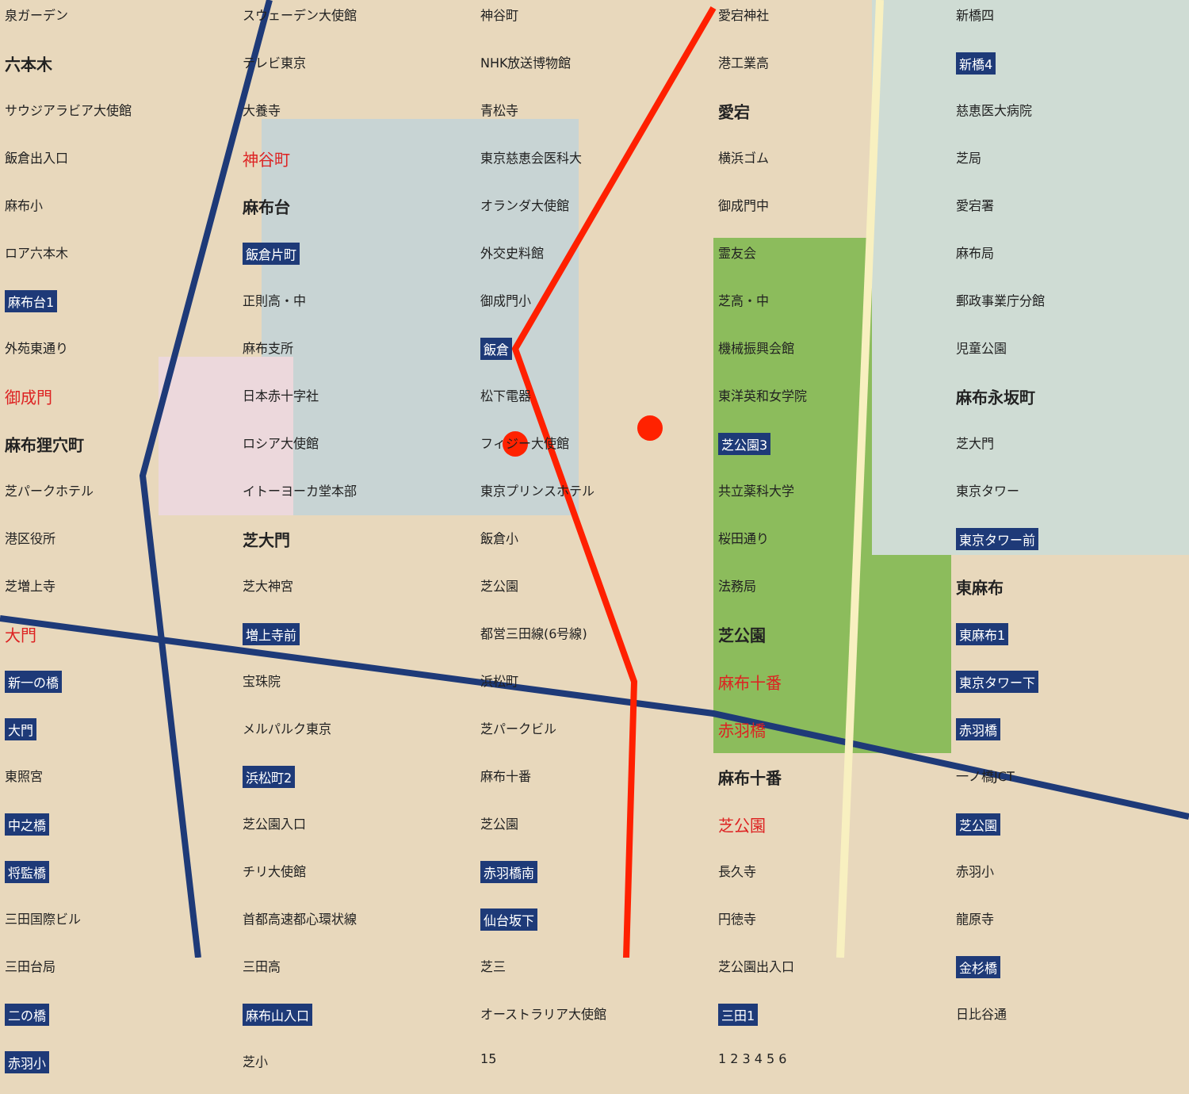泉ガーデン
スウェーデン大使館
神谷町
愛宕神社
新橋四
六本木
テレビ東京
NHK放送博物館
港工業高
新橋4
サウジアラビア大使館
大養寺
青松寺
愛宕
慈恵医大病院
飯倉出入口
神谷町
東京慈恵会医科大
横浜ゴム
芝局
麻布小
麻布台
オランダ大使館
御成門中
愛宕署
ロア六本木
飯倉片町
外交史料館
霊友会
麻布局
麻布台1
正則高・中
御成門小
芝高・中
郵政事業庁分館
外苑東通り
麻布支所
飯倉
機械振興会館
児童公園
御成門
日本赤十字社
松下電器
東洋英和女学院
麻布永坂町
麻布狸穴町
ロシア大使館
フィジー大使館
芝公園3
芝大門
芝パークホテル
イトーヨーカ堂本部
東京プリンスホテル
共立薬科大学
東京タワー
港区役所
芝大門
飯倉小
桜田通り
東京タワー前
芝増上寺
芝大神宮
芝公園
法務局
東麻布
大門
増上寺前
都営三田線(6号線)
芝公園
東麻布1
新一の橋
宝珠院
浜松町
麻布十番
東京タワー下
大門
メルパルク東京
芝パークビル
赤羽橋
赤羽橋
東照宮
浜松町2
麻布十番
麻布十番
一ノ橋JCT
中之橋
芝公園入口
芝公園
芝公園
芝公園
将監橋
チリ大使館
赤羽橋南
長久寺
赤羽小
三田国際ビル
首都高速都心環状線
仙台坂下
円徳寺
龍原寺
三田台局
三田高
芝三
芝公園出入口
金杉橋
二の橋
麻布山入口
オーストラリア大使館
三田1
日比谷通
赤羽小
芝小
15
1 2 3 4 5 6